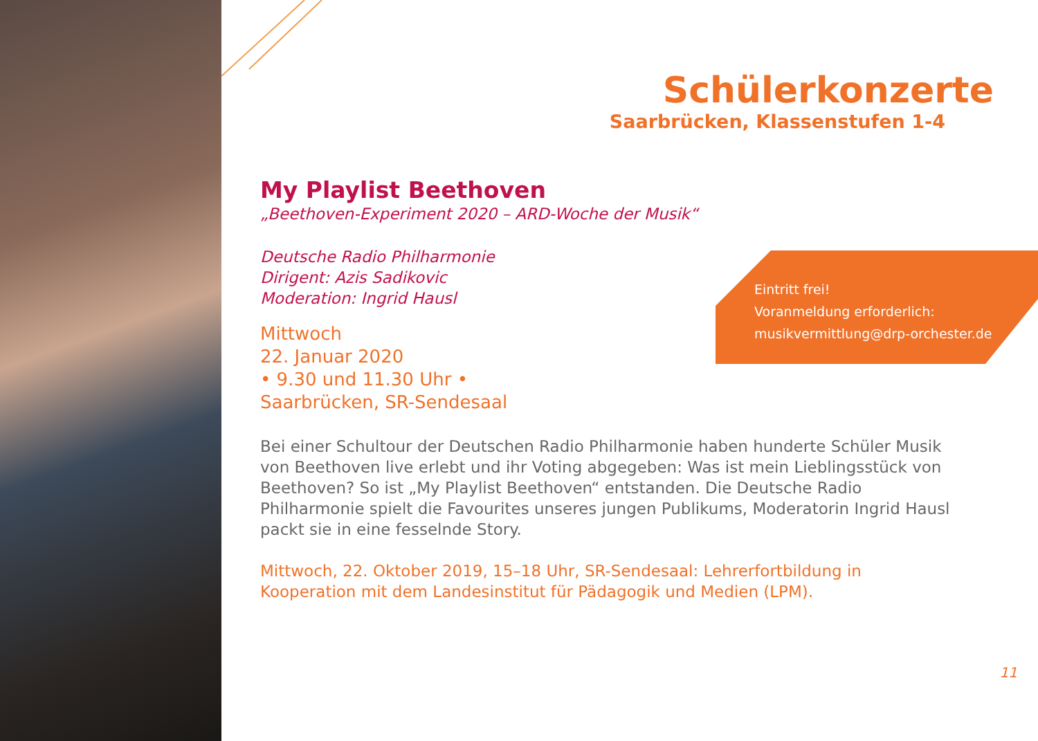Schülerkonzerte
Saarbrücken, Klassenstufen 1-4
My Playlist Beethoven
„Beethoven-Experiment 2020 – ARD-Woche der Musik“
Deutsche Radio Philharmonie
Dirigent: Azis Sadikovic
Moderation: Ingrid Hausl
Mittwoch
22. Januar 2020
• 9.30 und 11.30 Uhr •
Saarbrücken, SR-Sendesaal
Bei einer Schultour der Deutschen Radio Philharmonie haben hunderte Schüler Musik von Beethoven live erlebt und ihr Voting abgegeben: Was ist mein Lieblingsstück von Beethoven? So ist „My Playlist Beethoven“ entstanden. Die Deutsche Radio Philharmonie spielt die Favourites unseres jungen Publikums, Moderatorin Ingrid Hausl packt sie in eine fesselnde Story.
Mittwoch, 22. Oktober 2019, 15–18 Uhr, SR-Sendesaal: Lehrerfortbildung in Kooperation mit dem Landesinstitut für Pädagogik und Medien (LPM).
Eintritt frei!
Voranmeldung erforderlich:
musikvermittlung@drp-orchester.de
11